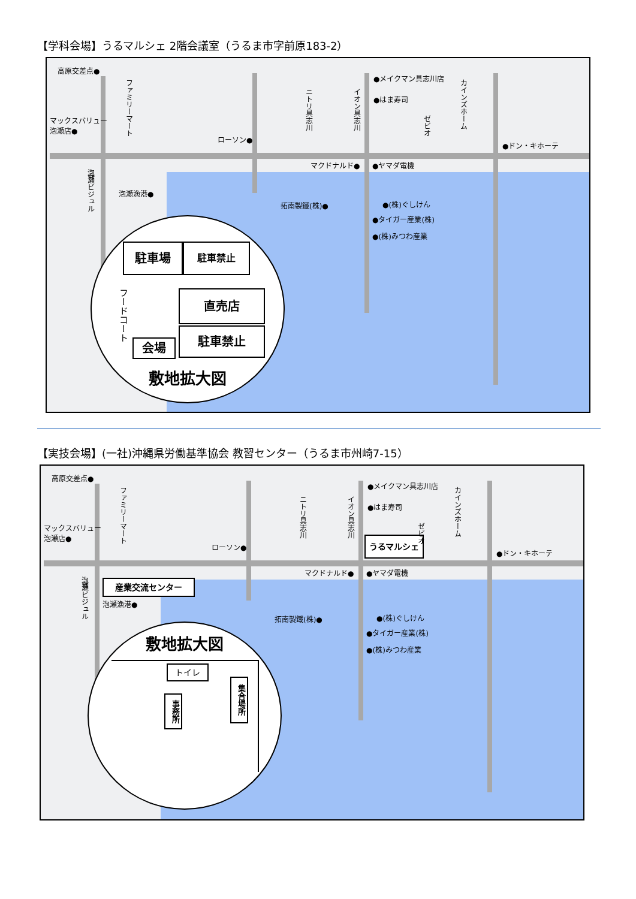【学科会場】うるマルシェ 2階会議室（うるま市字前原183-2）
高原交差点●
マックスバリュー
泡瀬店●
ローソン●
●メイクマン具志川店
●はま寿司
●ドン・キホーテ
マクドナルド● ●ヤマダ電機
泡瀬漁港●
拓南製鐵(株)● ●(株)ぐしけん
●タイガー産業(株)
●(株)みつわ産業
ファミリーマート
ニトリ具志川
イオン具志川
ゼビオ
カインズホーム
⛩泡瀬ビジュル
駐車場 駐車禁止
フードコート
直売店
会場
駐車禁止
敷地拡大図
【実技会場】(一社)沖縄県労働基準協会 教習センター（うるま市州崎7-15）
高原交差点●
マックスバリュー
泡瀬店●
ローソン●
●メイクマン具志川店
●はま寿司
うるマルシェ
●ドン・キホーテ
マクドナルド● ●ヤマダ電機
産業交流センター
泡瀬漁港●
拓南製鐵(株)● ●(株)ぐしけん
●タイガー産業(株)
●(株)みつわ産業
ファミリーマート
ニトリ具志川
イオン具志川
ゼビオ
カインズホーム
⛩泡瀬ビジュル
敷地拡大図
トイレ
事務所
集合場所